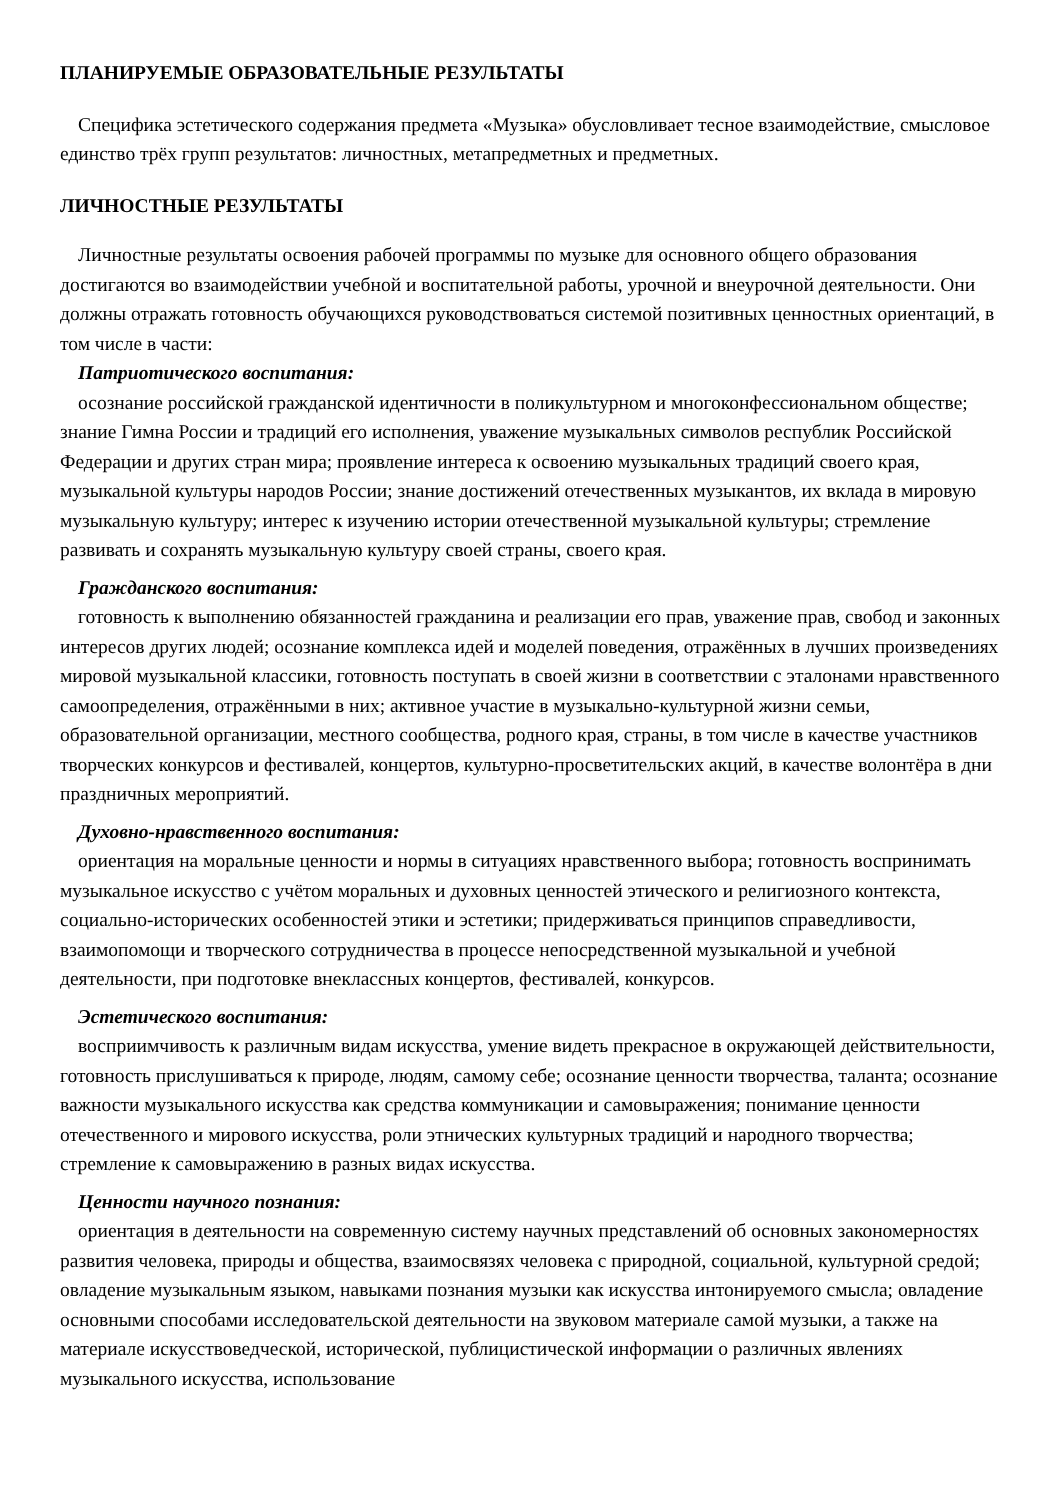ПЛАНИРУЕМЫЕ ОБРАЗОВАТЕЛЬНЫЕ РЕЗУЛЬТАТЫ
Специфика эстетического содержания предмета «Музыка» обусловливает тесное взаимодействие, смысловое единство трёх групп результатов: личностных, метапредметных и предметных.
ЛИЧНОСТНЫЕ РЕЗУЛЬТАТЫ
Личностные результаты освоения рабочей программы по музыке для основного общего образования достигаются во взаимодействии учебной и воспитательной работы, урочной и внеурочной деятельности. Они должны отражать готовность обучающихся руководствоваться системой позитивных ценностных ориентаций, в том числе в части:
Патриотического воспитания:
осознание российской гражданской идентичности в поликультурном и многоконфессиональном обществе; знание Гимна России и традиций его исполнения, уважение музыкальных символов республик Российской Федерации и других стран мира; проявление интереса к освоению музыкальных традиций своего края, музыкальной культуры народов России; знание достижений отечественных музыкантов, их вклада в мировую музыкальную культуру; интерес к изучению истории отечественной музыкальной культуры; стремление развивать и сохранять музыкальную культуру своей страны, своего края.
Гражданского воспитания:
готовность к выполнению обязанностей гражданина и реализации его прав, уважение прав, свобод и законных интересов других людей; осознание комплекса идей и моделей поведения, отражённых в лучших произведениях мировой музыкальной классики, готовность поступать в своей жизни в соответствии с эталонами нравственного самоопределения, отражёнными в них; активное участие в музыкально-культурной жизни семьи, образовательной организации, местного сообщества, родного края, страны, в том числе в качестве участников творческих конкурсов и фестивалей, концертов, культурно-просветительских акций, в качестве волонтёра в дни праздничных мероприятий.
Духовно-нравственного воспитания:
ориентация на моральные ценности и нормы в ситуациях нравственного выбора; готовность воспринимать музыкальное искусство с учётом моральных и духовных ценностей этического и религиозного контекста, социально-исторических особенностей этики и эстетики; придерживаться принципов справедливости, взаимопомощи и творческого сотрудничества в процессе непосредственной музыкальной и учебной деятельности, при подготовке внеклассных концертов, фестивалей, конкурсов.
Эстетического воспитания:
восприимчивость к различным видам искусства, умение видеть прекрасное в окружающей действительности, готовность прислушиваться к природе, людям, самому себе; осознание ценности творчества, таланта; осознание важности музыкального искусства как средства коммуникации и самовыражения; понимание ценности отечественного и мирового искусства, роли этнических культурных традиций и народного творчества; стремление к самовыражению в разных видах искусства.
Ценности научного познания:
ориентация в деятельности на современную систему научных представлений об основных закономерностях развития человека, природы и общества, взаимосвязях человека с природной, социальной, культурной средой; овладение музыкальным языком, навыками познания музыки как искусства интонируемого смысла; овладение основными способами исследовательской деятельности на звуковом материале самой музыки, а также на материале искусствоведческой, исторической, публицистической информации о различных явлениях музыкального искусства, использование